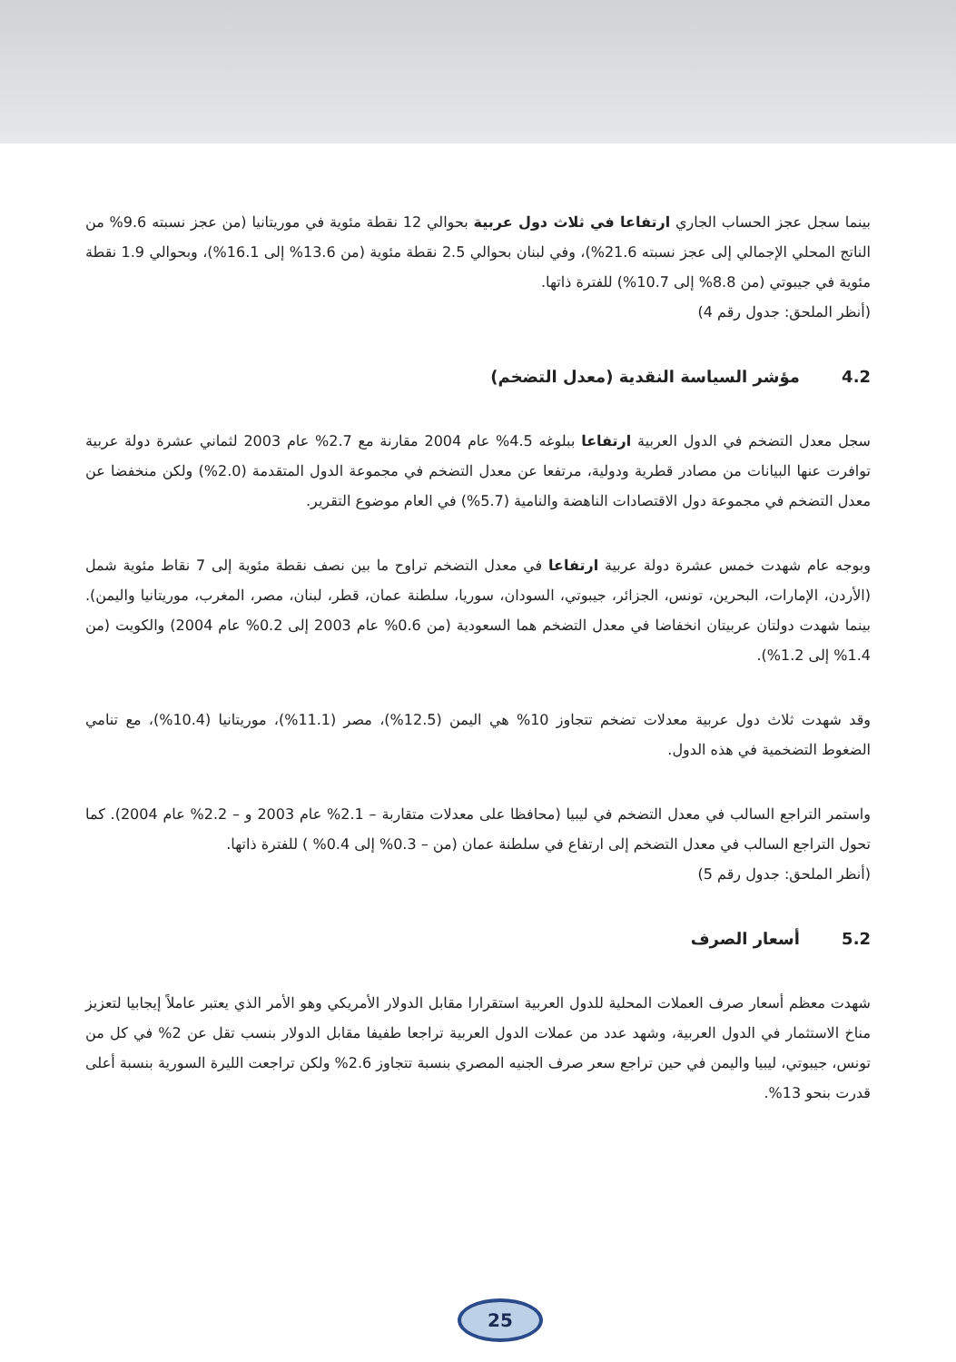بينما سجل عجز الحساب الجاري ارتفاعا في ثلاث دول عربية بحوالي 12 نقطة مئوية في موريتانيا (من عجز نسبته 9.6% من الناتج المحلي الإجمالي إلى عجز نسبته 21.6%)، وفي لبنان بحوالي 2.5 نقطة مئوية (من 13.6% إلى 16.1%)، وبحوالي 1.9 نقطة مئوية في جيبوتي (من 8.8% إلى 10.7%) للفترة ذاتها.
(أنظر الملحق: جدول رقم 4)
4.2 مؤشر السياسة النقدية (معدل التضخم)
سجل معدل التضخم في الدول العربية ارتفاعا ببلوغه 4.5% عام 2004 مقارنة مع 2.7% عام 2003 لثماني عشرة دولة عربية توافرت عنها البيانات من مصادر قطرية ودولية، مرتفعا عن معدل التضخم في مجموعة الدول المتقدمة (2.0%) ولكن منخفضا عن معدل التضخم في مجموعة دول الاقتصادات الناهضة والنامية (5.7%) في العام موضوع التقرير.
وبوجه عام شهدت خمس عشرة دولة عربية ارتفاعا في معدل التضخم تراوح ما بين نصف نقطة مئوية إلى 7 نقاط مئوية شمل (الأردن، الإمارات، البحرين، تونس، الجزائر، جيبوتي، السودان، سوريا، سلطنة عمان، قطر، لبنان، مصر، المغرب، موريتانيا واليمن). بينما شهدت دولتان عربيتان انخفاضا في معدل التضخم هما السعودية (من 0.6% عام 2003 إلى 0.2% عام 2004) والكويت (من 1.4% إلى 1.2%).
وقد شهدت ثلاث دول عربية معدلات تضخم تتجاوز 10% هي اليمن (12.5%)، مصر (11.1%)، موريتانيا (10.4%)، مع تنامي الضغوط التضخمية في هذه الدول.
واستمر التراجع السالب في معدل التضخم في ليبيا (محافظا على معدلات متقاربة – 2.1% عام 2003 و – 2.2% عام 2004). كما تحول التراجع السالب في معدل التضخم إلى ارتفاع في سلطنة عمان (من – 0.3% إلى 0.4% ) للفترة ذاتها.
(أنظر الملحق: جدول رقم 5)
5.2 أسعار الصرف
شهدت معظم أسعار صرف العملات المحلية للدول العربية استقرارا مقابل الدولار الأمريكي وهو الأمر الذي يعتبر عاملاً إيجابيا لتعزيز مناخ الاستثمار في الدول العربية، وشهد عدد من عملات الدول العربية تراجعا طفيفا مقابل الدولار بنسب تقل عن 2% في كل من تونس، جيبوتي، ليبيا واليمن في حين تراجع سعر صرف الجنيه المصري بنسبة تتجاوز 2.6% ولكن تراجعت الليرة السورية بنسبة أعلى قدرت بنحو 13%.
25